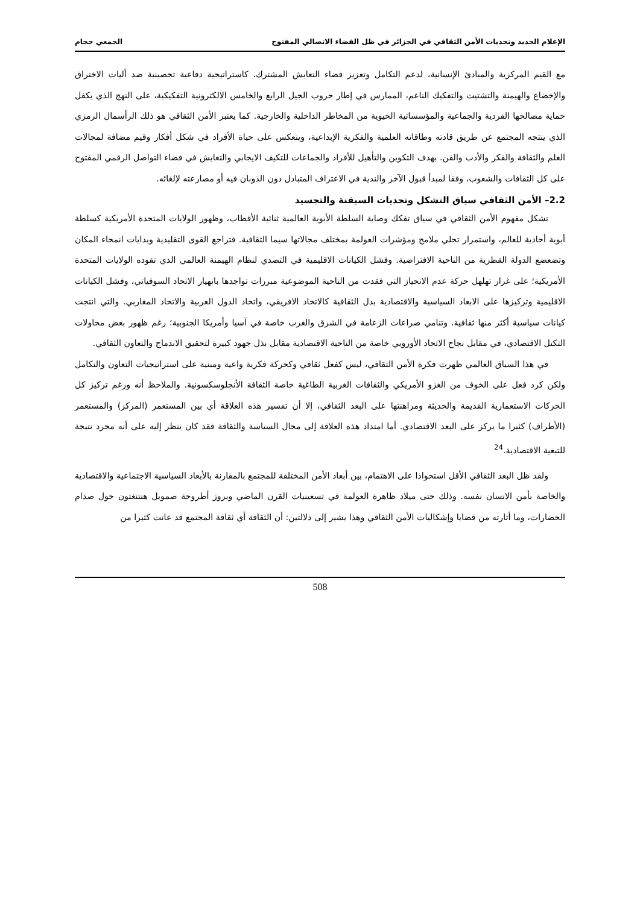الإعلام الجديد وتحديات الأمن الثقافي في الجزائر في ظل الفضاء الاتصالي المفتوح الجمعي حجام
مع القيم المركزية والمبادئ الإنسانية، لدعم التكامل وتعزيز فضاء التعايش المشترك. كاستراتيجية دفاعية تحصينية ضد أليات الاختراق والإخضاع والهيمنة والتشتيت والتفكيك الناعم، الممارس في إطار حروب الجيل الرابع والخامس الالكترونية التفكيكية، على النهج الذي يكفل حماية مصالحها الفردية والجماعية والمؤسساتية الحيوية من المخاطر الداخلية والخارجية. كما يعتبر الأمن الثقافي هو ذلك الرأسمال الرمزي الذي ينتجه المجتمع عن طريق قادته وطاقاته العلمية والفكرية الإبداعية، وينعكس على حياة الأفراد في شكل أفكار وقيم مضافة لمجالات العلم والثقافة والفكر والأدب والفن. بهدف التكوين والتأهيل للأفراد والجماعات للتكيف الايجابي والتعايش في فضاء التواصل الرقمي المفتوح على كل الثقافات والشعوب، وفقا لمبدأ قبول الآخر والندية في الاعتراف المتبادل دون الذوبان فيه أو مصارعته لإلغائه.
2.2– الأمن الثقافي سياق التشكل وتحديات السيقنة والتجسيد
تشكل مفهوم الأمن الثقافي في سياق تفكك وصاية السلطة الأبوية العالمية ثنائية الأقطاب، وظهور الولايات المتحدة الأمريكية كسلطة أبوية أحادية للعالم، واستمرار تجلي ملامح ومؤشرات العولمة بمختلف مجالاتها سيما الثقافية. فتراجع القوى التقليدية وبدايات انمحاء المكان وتضعضع الدولة القطرية من الناحية الافتراضية. وفشل الكيانات الاقليمية في التصدي لنظام الهيمنة العالمي الذي تقوده الولايات المتحدة الأمريكية؛ على غرار تهلهل حركة عدم الانحياز التي فقدت من الناحية الموضوعية مبررات تواجدها بانهيار الاتحاد السوفياتي، وفشل الكيانات الاقليمية وتركيزها على الابعاد السياسية والاقتصادية بدل الثقافية كالاتحاد الافريقي، واتحاد الدول العربية والاتحاد المغاربي. والتي انتجت كيانات سياسية أكثر منها ثقافية. وتنامي صراعات الزعامة في الشرق والغرب خاصة في آسيا وأمريكا الجنوبية؛ رغم ظهور بعض محاولات التكتل الاقتصادي، في مقابل نجاح الاتحاد الأوروبي خاصة من الناحية الاقتصادية مقابل بذل جهود كبيرة لتحقيق الاندماج والتعاون الثقافي.
في هذا السياق العالمي ظهرت فكرة الأمن الثقافي، ليس كفعل ثقافي وكحركة فكرية واعية ومبنية على استراتيجيات التعاون والتكامل ولكن كرد فعل على الخوف من الغزو الأمريكي والثقافات الغربية الطاغية خاصة الثقافة الأنجلوسكسونية. والملاحظ أنه ورغم تركيز كل الحركات الاستعمارية القديمة والحديثة ومراهنتها على البعد الثقافي، إلا أن تفسير هذه العلاقة أي بين المستعمر (المركز) والمستعمر (الأطراف) كثيرا ما يركز على البعد الاقتصادي. أما امتداد هذه العلاقة إلى مجال السياسة والثقافة فقد كان ينظر إليه على أنه مجرد نتيجة للتبعية الاقتصادية.<sup>24</sup>
ولقد ظل البعد الثقافي الأقل استحواذا على الاهتمام، بين أبعاد الأمن المختلفة للمجتمع بالمقارنة بالأبعاد السياسية الاجتماعية والاقتصادية والخاصة بأمن الانسان نفسه. وذلك حتى ميلاد ظاهرة العولمة في تسعينيات القرن الماضي وبروز أطروحة صمويل هنتنغتون حول صدام الحضارات، وما أثارته من قضايا وإشكاليات الأمن الثقافي وهذا يشير إلى دلالتين: أن الثقافة أي ثقافة المجتمع قد عانت كثيرا من
508